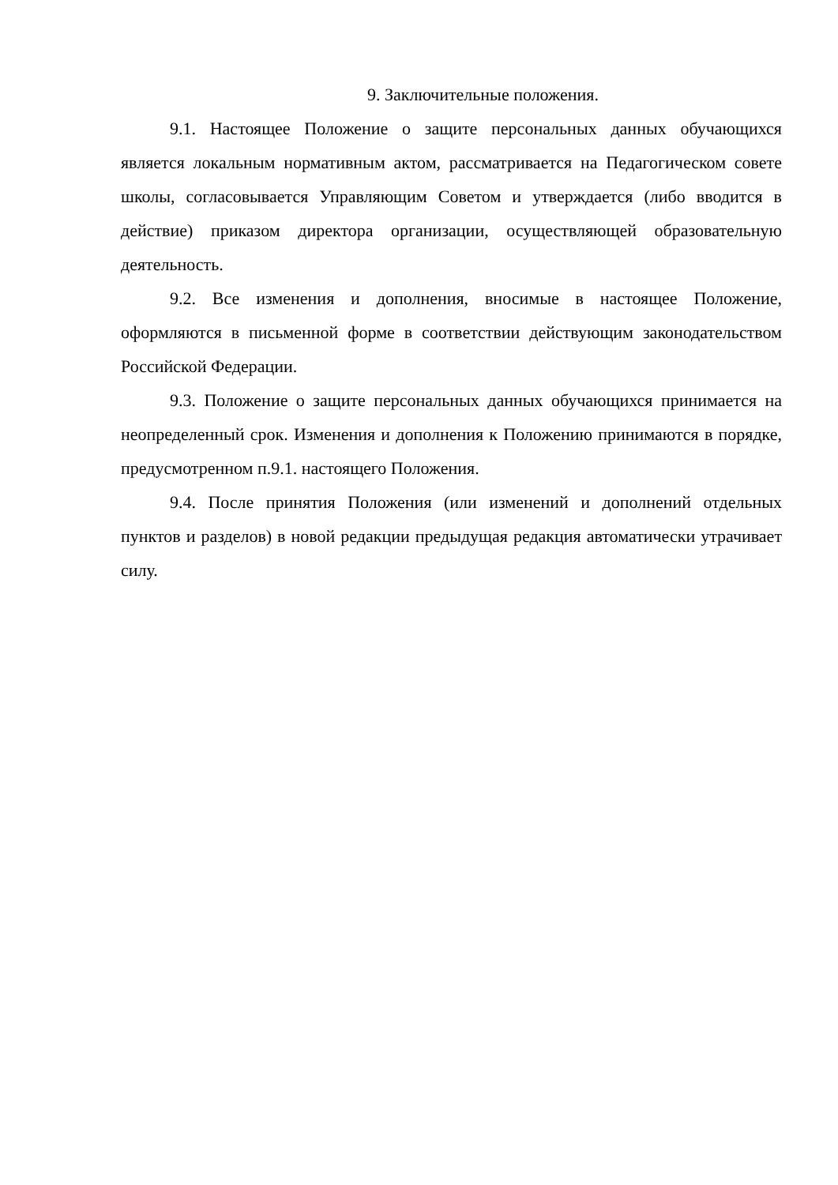9. Заключительные положения.
9.1. Настоящее Положение о защите персональных данных обучающихся является локальным нормативным актом, рассматривается на Педагогическом совете школы, согласовывается Управляющим Советом и утверждается (либо вводится в действие) приказом директора организации, осуществляющей образовательную деятельность.
9.2. Все изменения и дополнения, вносимые в настоящее Положение, оформляются в письменной форме в соответствии действующим законодательством Российской Федерации.
9.3. Положение о защите персональных данных обучающихся принимается на неопределенный срок. Изменения и дополнения к Положению принимаются в порядке, предусмотренном п.9.1. настоящего Положения.
9.4. После принятия Положения (или изменений и дополнений отдельных пунктов и разделов) в новой редакции предыдущая редакция автоматически утрачивает силу.